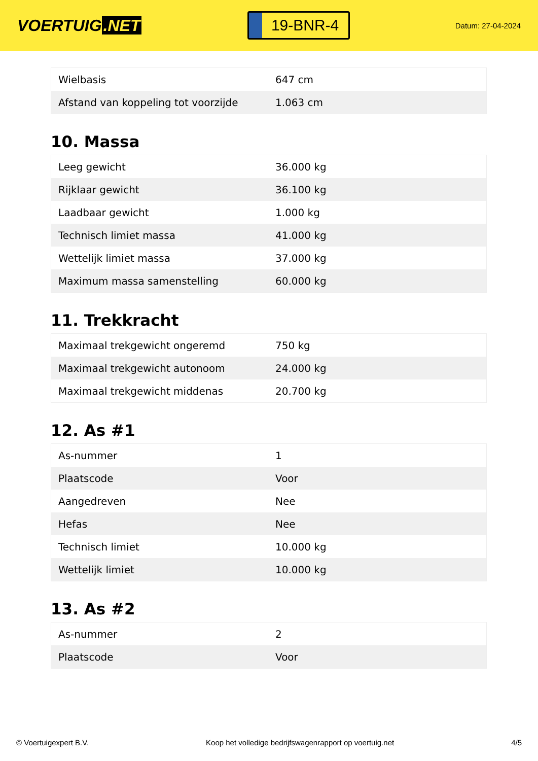VOERTUIG.NET
19-BNR-4
Datum: 27-04-2024
| Wielbasis | 647 cm |
| Afstand van koppeling tot voorzijde | 1.063 cm |
10. Massa
| Leeg gewicht | 36.000 kg |
| Rijklaar gewicht | 36.100 kg |
| Laadbaar gewicht | 1.000 kg |
| Technisch limiet massa | 41.000 kg |
| Wettelijk limiet massa | 37.000 kg |
| Maximum massa samenstelling | 60.000 kg |
11. Trekkracht
| Maximaal trekgewicht ongeremd | 750 kg |
| Maximaal trekgewicht autonoom | 24.000 kg |
| Maximaal trekgewicht middenas | 20.700 kg |
12. As #1
| As-nummer | 1 |
| Plaatscode | Voor |
| Aangedreven | Nee |
| Hefas | Nee |
| Technisch limiet | 10.000 kg |
| Wettelijk limiet | 10.000 kg |
13. As #2
| As-nummer | 2 |
| Plaatscode | Voor |
© Voertuigexpert B.V. Koop het volledige bedrijfswagenrapport op voertuig.net 4/5